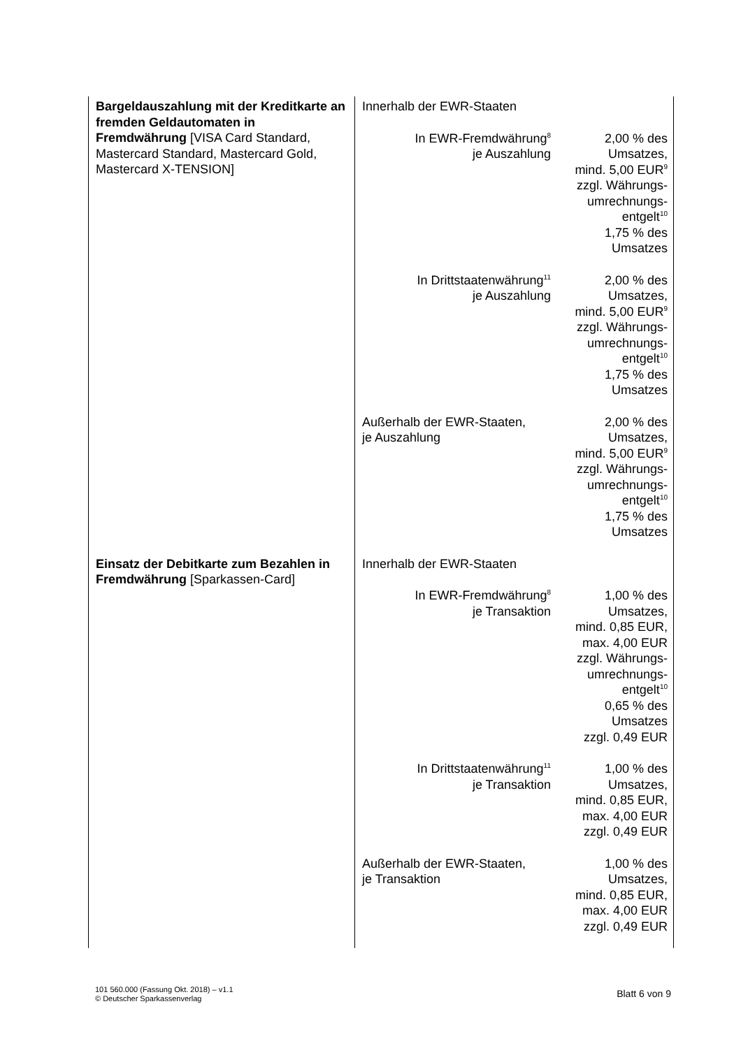| Bargeldauszahlung mit der Kreditkarte an fremden Geldautomaten in Fremdwährung [VISA Card Standard, Mastercard Standard, Mastercard Gold, Mastercard X-TENSION] | Innerhalb der EWR-Staaten | |
| | In EWR-Fremdwährung<sup>8</sup> je Auszahlung | 2,00 % des Umsatzes, mind. 5,00 EUR<sup>9</sup> zzgl. Währungs- umrechnungs- entgelt<sup>10</sup> 1,75 % des Umsatzes |
| | In Drittstaatenwährung<sup>11</sup> je Auszahlung | 2,00 % des Umsatzes, mind. 5,00 EUR<sup>9</sup> zzgl. Währungs- umrechnungs- entgelt<sup>10</sup> 1,75 % des Umsatzes |
| | Außerhalb der EWR-Staaten, je Auszahlung | 2,00 % des Umsatzes, mind. 5,00 EUR<sup>9</sup> zzgl. Währungs- umrechnungs- entgelt<sup>10</sup> 1,75 % des Umsatzes |
| Einsatz der Debitkarte zum Bezahlen in Fremdwährung [Sparkassen-Card] | Innerhalb der EWR-Staaten | |
| | In EWR-Fremdwährung<sup>8</sup> je Transaktion | 1,00 % des Umsatzes, mind. 0,85 EUR, max. 4,00 EUR zzgl. Währungs- umrechnungs- entgelt<sup>10</sup> 0,65 % des Umsatzes zzgl. 0,49 EUR |
| | In Drittstaatenwährung<sup>11</sup> je Transaktion | 1,00 % des Umsatzes, mind. 0,85 EUR, max. 4,00 EUR zzgl. 0,49 EUR |
| | Außerhalb der EWR-Staaten, je Transaktion | 1,00 % des Umsatzes, mind. 0,85 EUR, max. 4,00 EUR zzgl. 0,49 EUR |
101 560.000 (Fassung Okt. 2018) – v1.1
© Deutscher Sparkassenverlag
Blatt 6 von 9